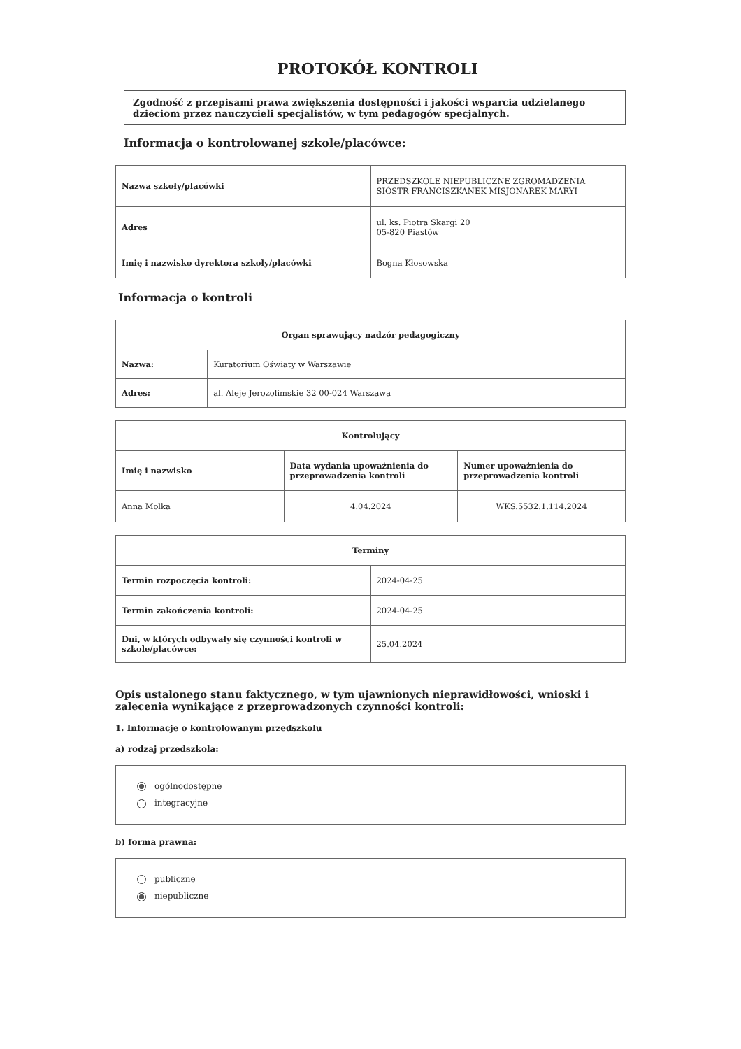PROTOKÓŁ KONTROLI
Zgodność z przepisami prawa zwiększenia dostępności i jakości wsparcia udzielanego dzieciom przez nauczycieli specjalistów, w tym pedagogów specjalnych.
Informacja o kontrolowanej szkole/placówce:
| Nazwa szkoły/placówki | PRZEDSZKOLE NIEPUBLICZNE ZGROMADZENIA SIÓSTR FRANCISZKANEK MISJONAREK MARYI |
| Adres | ul. ks. Piotra Skargi 20 05-820 Piastów |
| Imię i nazwisko dyrektora szkoły/placówki | Bogna Kłosowska |
Informacja o kontroli
| Organ sprawujący nadzór pedagogiczny | |
| --- | --- |
| Nazwa: | Kuratorium Oświaty w Warszawie |
| Adres: | al. Aleje Jerozolimskie 32 00-024 Warszawa |
| Kontrolujący | | |
| --- | --- | --- |
| Imię i nazwisko | Data wydania upoważnienia do przeprowadzenia kontroli | Numer upoważnienia do przeprowadzenia kontroli |
| Anna Molka | 4.04.2024 | WKS.5532.1.114.2024 |
| Terminy | |
| --- | --- |
| Termin rozpoczęcia kontroli: | 2024-04-25 |
| Termin zakończenia kontroli: | 2024-04-25 |
| Dni, w których odbywały się czynności kontroli w szkole/placówce: | 25.04.2024 |
Opis ustalonego stanu faktycznego, w tym ujawnionych nieprawidłowości, wnioski i zalecenia wynikające z przeprowadzonych czynności kontroli:
1. Informacje o kontrolowanym przedszkolu
a) rodzaj przedszkola:
ogólnodostępne
integracyjne
b) forma prawna:
publiczne
niepubliczne